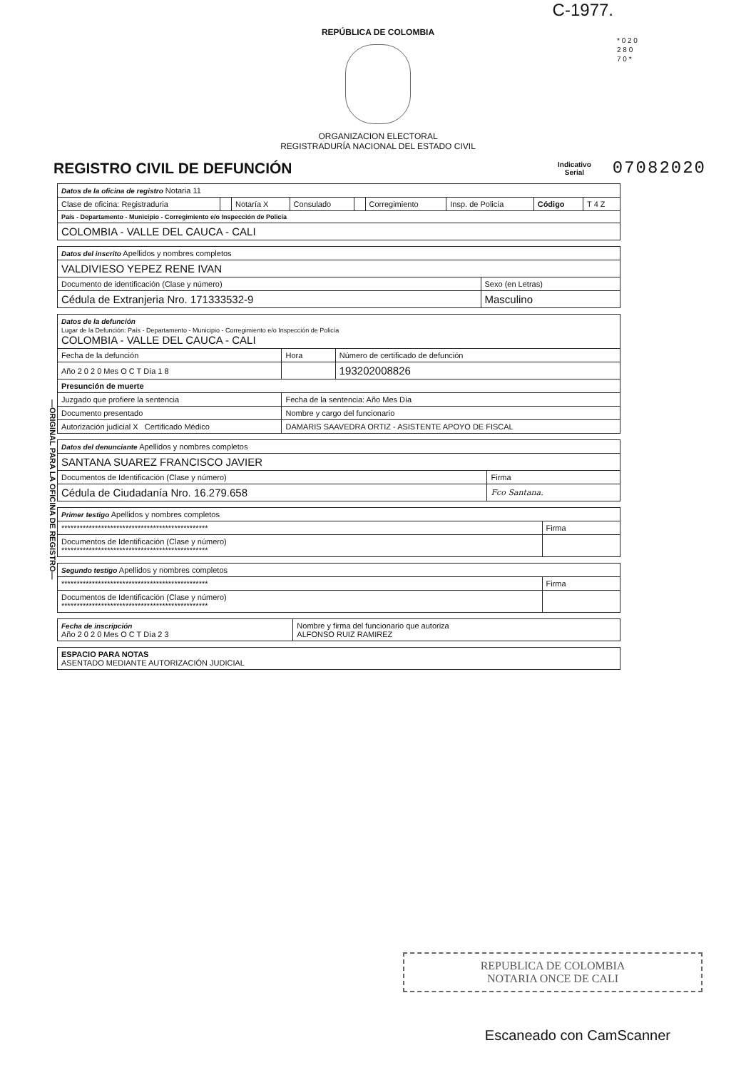C-1977.
* 0 2 0 2 8 0 7 0 *
REPÚBLICA DE COLOMBIA
ORGANIZACION ELECTORAL
REGISTRADURÍA NACIONAL DEL ESTADO CIVIL
REGISTRO CIVIL DE DEFUNCIÓN
Indicativo
Serial
07082020
—ORIGINAL PARA LA OFICINA DE REGISTRO—
| Datos de la oficina de registro Notaria 11 | | | | | | | | |
| Clase de oficina: Registraduria | | Notaría X | Consulado | | Corregimiento | Insp. de Policía | Código | T 4 Z |
| País - Departamento - Municipio - Corregimiento e/o Inspección de Policía | | | | | | | | |
| COLOMBIA - VALLE DEL CAUCA - CALI | | | | | | | | |
| Datos del inscrito Apellidos y nombres completos | |
| VALDIVIESO YEPEZ RENE IVAN | |
| Documento de identificación (Clase y número) | Sexo (en Letras) |
| Cédula de Extranjeria Nro. 171333532-9 | Masculino |
| Datos de la defunción Lugar de la Defunción: País - Departamento - Municipio - Corregimiento e/o Inspección de Policía COLOMBIA - VALLE DEL CAUCA - CALI | | |
| Fecha de la defunción | Hora | Número de certificado de defunción |
| Año 2 0 2 0 Mes O C T Día 1 8 | | 193202008826 |
| Presunción de muerte | | |
| Juzgado que profiere la sentencia | Fecha de la sentencia: Año Mes Día | |
| Documento presentado | Nombre y cargo del funcionario | |
| Autorización judicial X Certificado Médico | DAMARIS SAAVEDRA ORTIZ - ASISTENTE APOYO DE FISCAL | |
| Datos del denunciante Apellidos y nombres completos | |
| SANTANA SUAREZ FRANCISCO JAVIER | |
| Documentos de Identificación (Clase y número) | Firma |
| Cédula de Ciudadanía Nro. 16.279.658 | Fco Santana. |
| Primer testigo Apellidos y nombres completos | |
| ************************************************ | Firma |
| Documentos de Identificación (Clase y número) ************************************************ | |
| Segundo testigo Apellidos y nombres completos | |
| ************************************************ | Firma |
| Documentos de Identificación (Clase y número) ************************************************ | |
| Fecha de inscripción Año 2 0 2 0 Mes O C T Día 2 3 | Nombre y firma del funcionario que autoriza ALFONSO RUIZ RAMIREZ |
| ESPACIO PARA NOTAS ASENTADO MEDIANTE AUTORIZACIÓN JUDICIAL |
REPUBLICA DE COLOMBIA
NOTARIA ONCE DE CALI
Escaneado con CamScanner